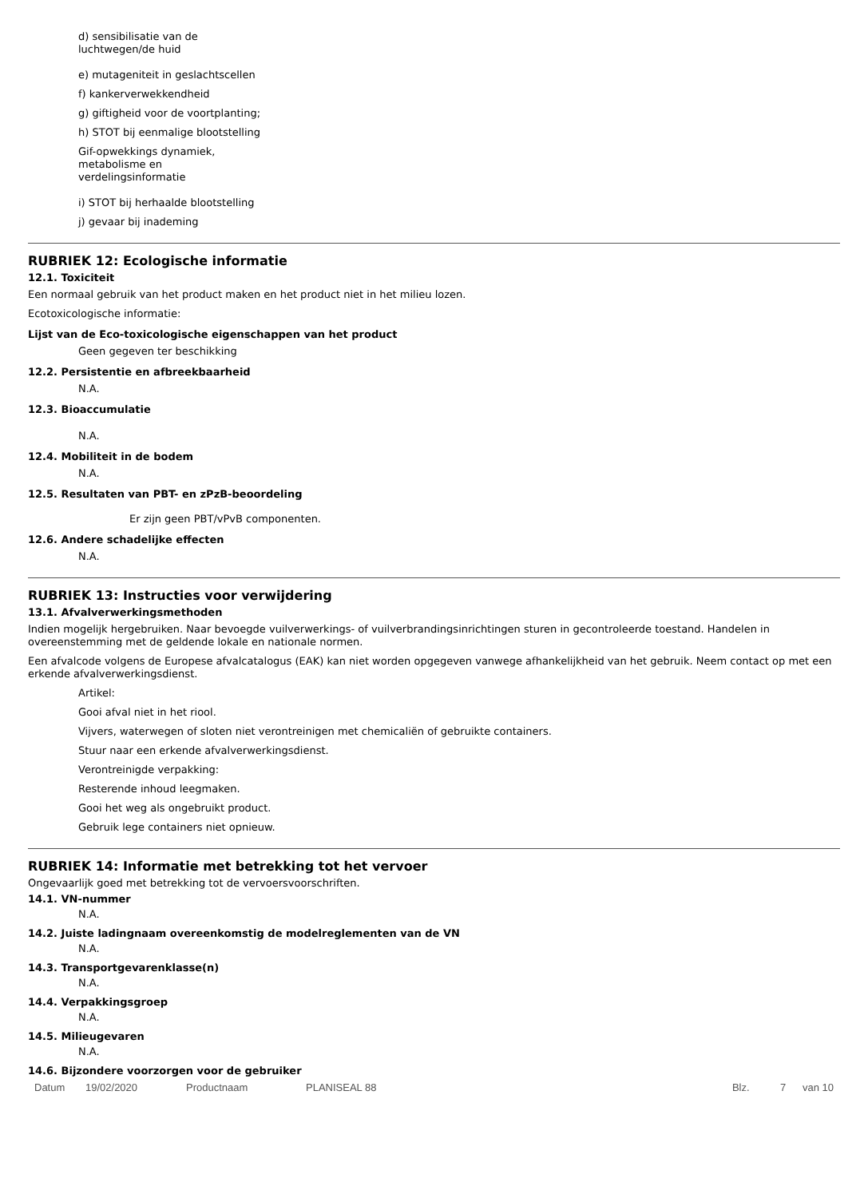d) sensibilisatie van de
luchtwegen/de huid
e) mutageniteit in geslachtscellen
f) kankerverwekkendheid
g) giftigheid voor de voortplanting;
h) STOT bij eenmalige blootstelling
Gif-opwekkings dynamiek,
metabolisme en
verdelingsinformatie
i) STOT bij herhaalde blootstelling
j) gevaar bij inademing
RUBRIEK 12: Ecologische informatie
12.1. Toxiciteit
Een normaal gebruik van het product maken en het product niet in het milieu lozen.
Ecotoxicologische informatie:
Lijst van de Eco-toxicologische eigenschappen van het product
Geen gegeven ter beschikking
12.2. Persistentie en afbreekbaarheid
N.A.
12.3. Bioaccumulatie
N.A.
12.4. Mobiliteit in de bodem
N.A.
12.5. Resultaten van PBT- en zPzB-beoordeling
Er zijn geen PBT/vPvB componenten.
12.6. Andere schadelijke effecten
N.A.
RUBRIEK 13: Instructies voor verwijdering
13.1. Afvalverwerkingsmethoden
Indien mogelijk hergebruiken. Naar bevoegde vuilverwerkings- of vuilverbrandingsinrichtingen sturen in gecontroleerde toestand. Handelen in overeenstemming met de geldende lokale en nationale normen.
Een afvalcode volgens de Europese afvalcatalogus (EAK) kan niet worden opgegeven vanwege afhankelijkheid van het gebruik. Neem contact op met een erkende afvalverwerkingsdienst.
Artikel:
Gooi afval niet in het riool.
Vijvers, waterwegen of sloten niet verontreinigen met chemicaliën of gebruikte containers.
Stuur naar een erkende afvalverwerkingsdienst.
Verontreinigde verpakking:
Resterende inhoud leegmaken.
Gooi het weg als ongebruikt product.
Gebruik lege containers niet opnieuw.
RUBRIEK 14: Informatie met betrekking tot het vervoer
Ongevaarlijk goed met betrekking tot de vervoersvoorschriften.
14.1. VN-nummer
N.A.
14.2. Juiste ladingnaam overeenkomstig de modelreglementen van de VN
N.A.
14.3. Transportgevarenklasse(n)
N.A.
14.4. Verpakkingsgroep
N.A.
14.5. Milieugevaren
N.A.
14.6. Bijzondere voorzorgen voor de gebruiker
Datum 19/02/2020 Productnaam PLANISEAL 88 Blz. 7 van 10